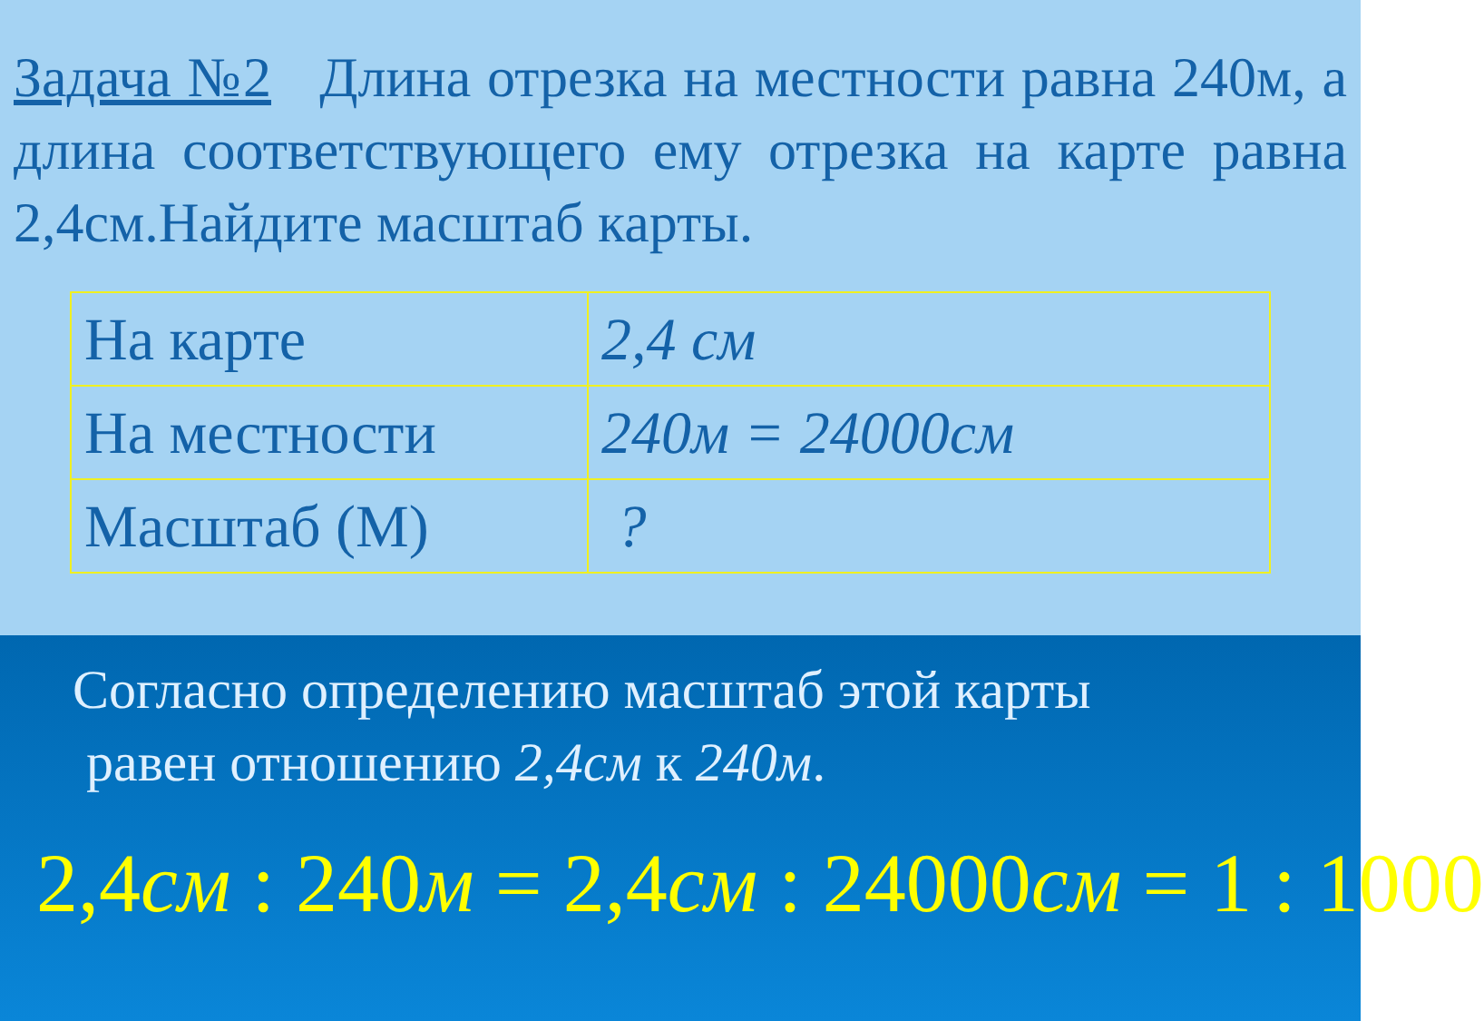Задача №2 Длина отрезка на местности равна 240м, а длина соответствующего ему отрезка на карте равна 2,4см.Найдите масштаб карты.
| На карте | 2,4 см |
| На местности | 240м = 24000см |
| Масштаб (М) | ? |
Согласно определению масштаб этой карты
равен отношению 2,4см к 240м.
2,4см : 240м = 2,4см : 24000см = 1 : 1000